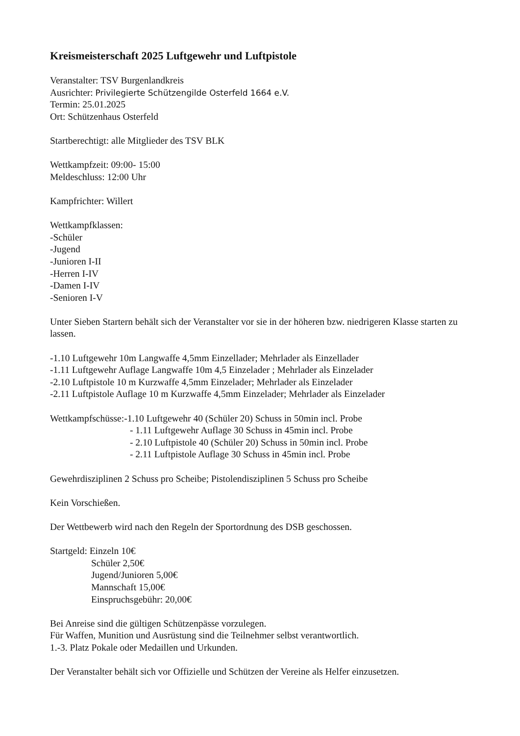Kreismeisterschaft 2025 Luftgewehr und Luftpistole
Veranstalter: TSV Burgenlandkreis
Ausrichter: Privilegierte Schützengilde Osterfeld 1664 e.V.
Termin: 25.01.2025
Ort: Schützenhaus Osterfeld
Startberechtigt: alle Mitglieder des TSV BLK
Wettkampfzeit: 09:00- 15:00
Meldeschluss: 12:00 Uhr
Kampfrichter: Willert
Wettkampfklassen:
-Schüler
-Jugend
-Junioren I-II
-Herren I-IV
-Damen I-IV
-Senioren I-V
Unter Sieben Startern behält sich der Veranstalter vor sie in der höheren bzw. niedrigeren Klasse starten zu lassen.
-1.10 Luftgewehr 10m Langwaffe 4,5mm Einzellader; Mehrlader als Einzellader
-1.11 Luftgewehr Auflage Langwaffe 10m 4,5 Einzelader ; Mehrlader als Einzelader
-2.10 Luftpistole 10 m Kurzwaffe 4,5mm Einzelader; Mehrlader als Einzelader
-2.11 Luftpistole Auflage 10 m Kurzwaffe 4,5mm Einzelader; Mehrlader als Einzelader
Wettkampfschüsse:-1.10 Luftgewehr 40 (Schüler 20) Schuss in 50min incl. Probe
- 1.11 Luftgewehr Auflage 30 Schuss in 45min incl. Probe
- 2.10 Luftpistole 40 (Schüler 20) Schuss in 50min incl. Probe
- 2.11 Luftpistole Auflage 30 Schuss in 45min incl. Probe
Gewehrdisziplinen 2 Schuss pro Scheibe; Pistolendisziplinen 5 Schuss pro Scheibe
Kein Vorschießen.
Der Wettbewerb wird nach den Regeln der Sportordnung des DSB geschossen.
Startgeld: Einzeln 10€
Schüler 2,50€
Jugend/Junioren 5,00€
Mannschaft 15,00€
Einspruchsgebühr: 20,00€
Bei Anreise sind die gültigen Schützenpässe vorzulegen.
Für Waffen, Munition und Ausrüstung sind die Teilnehmer selbst verantwortlich.
1.-3. Platz Pokale oder Medaillen und Urkunden.
Der Veranstalter behält sich vor Offizielle und Schützen der Vereine als Helfer einzusetzen.